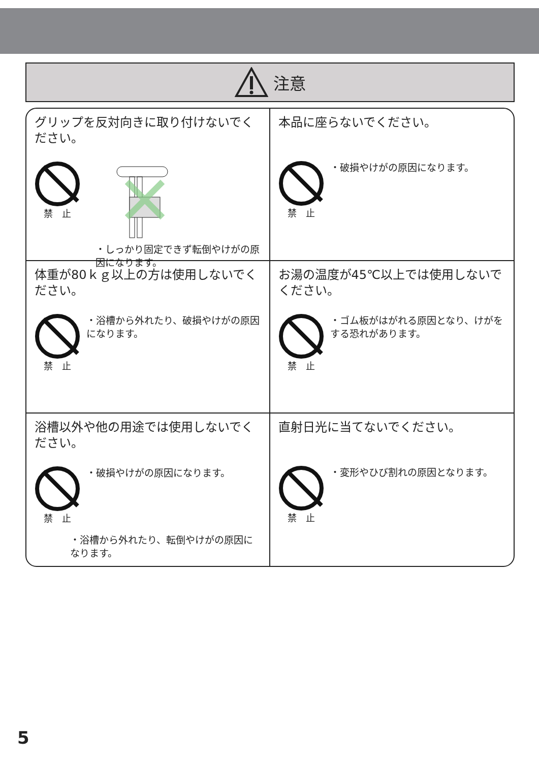注意
グリップを反対向きに取り付けないでください。
禁　止
・しっかり固定できず転倒やけがの原因になります。
本品に座らないでください。
禁　止
・破損やけがの原因になります。
体重が80ｋｇ以上の方は使用しないでください。
禁　止
・浴槽から外れたり、破損やけがの原因になります。
お湯の温度が45℃以上では使用しないでください。
禁　止
・ゴム板がはがれる原因となり、けがをする恐れがあります。
浴槽以外や他の用途では使用しないでください。
禁　止
・破損やけがの原因になります。
・浴槽から外れたり、転倒やけがの原因になります。
直射日光に当てないでください。
禁　止
・変形やひび割れの原因となります。
5